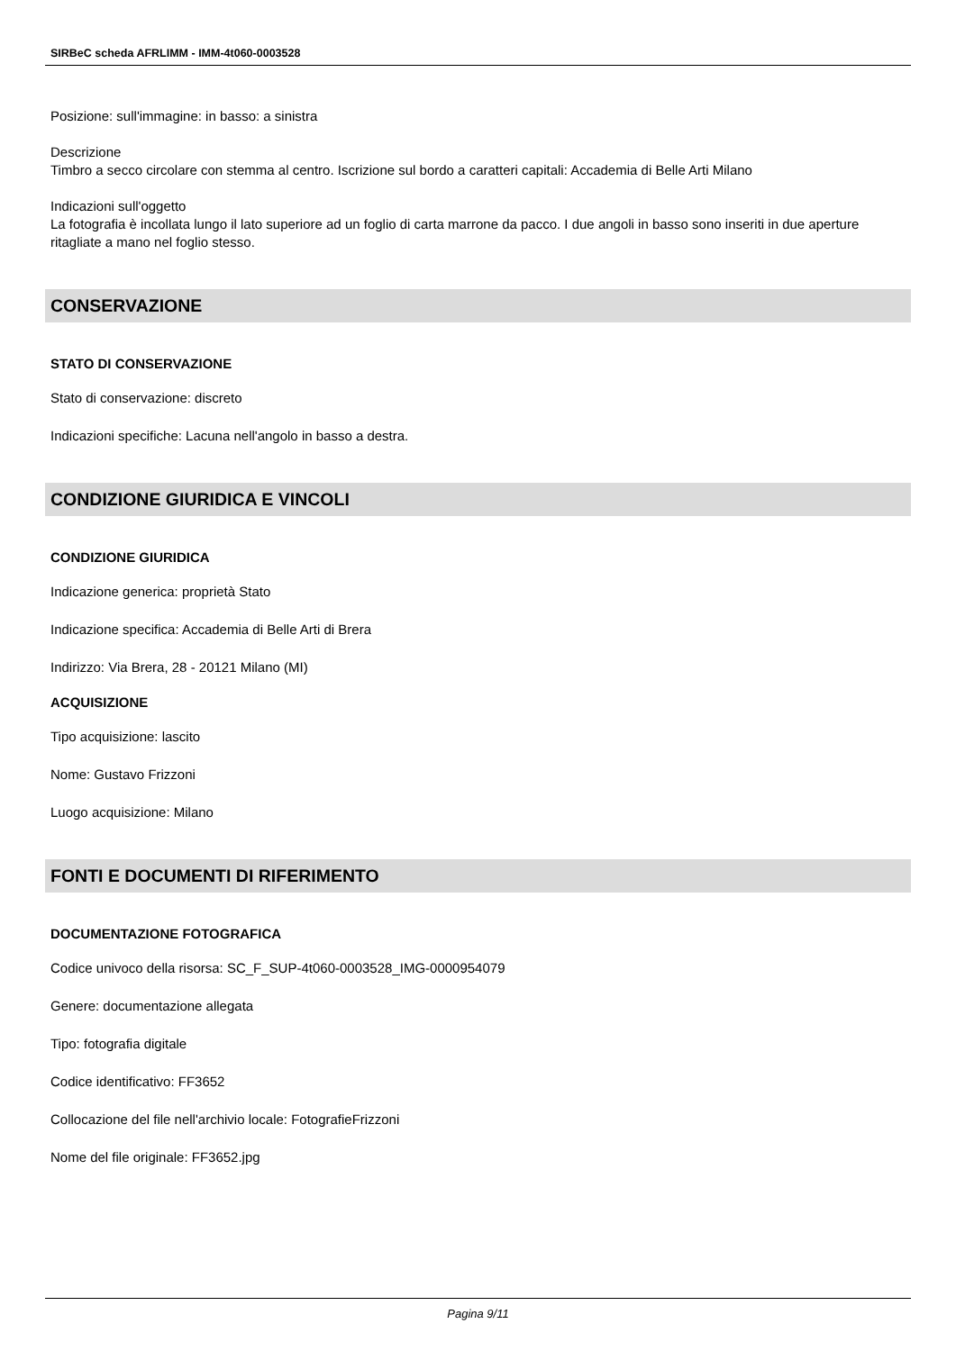SIRBeC scheda AFRLIMM - IMM-4t060-0003528
Posizione: sull'immagine: in basso: a sinistra
Descrizione
Timbro a secco circolare con stemma al centro. Iscrizione sul bordo a caratteri capitali: Accademia di Belle Arti Milano
Indicazioni sull'oggetto
La fotografia è incollata lungo il lato superiore ad un foglio di carta marrone da pacco. I due angoli in basso sono inseriti in due aperture ritagliate a mano nel foglio stesso.
CONSERVAZIONE
STATO DI CONSERVAZIONE
Stato di conservazione: discreto
Indicazioni specifiche: Lacuna nell'angolo in basso a destra.
CONDIZIONE GIURIDICA E VINCOLI
CONDIZIONE GIURIDICA
Indicazione generica: proprietà Stato
Indicazione specifica: Accademia di Belle Arti di Brera
Indirizzo: Via Brera, 28 - 20121 Milano (MI)
ACQUISIZIONE
Tipo acquisizione: lascito
Nome: Gustavo Frizzoni
Luogo acquisizione: Milano
FONTI E DOCUMENTI DI RIFERIMENTO
DOCUMENTAZIONE FOTOGRAFICA
Codice univoco della risorsa: SC_F_SUP-4t060-0003528_IMG-0000954079
Genere: documentazione allegata
Tipo: fotografia digitale
Codice identificativo: FF3652
Collocazione del file nell'archivio locale: FotografieFrizzoni
Nome del file originale: FF3652.jpg
Pagina 9/11